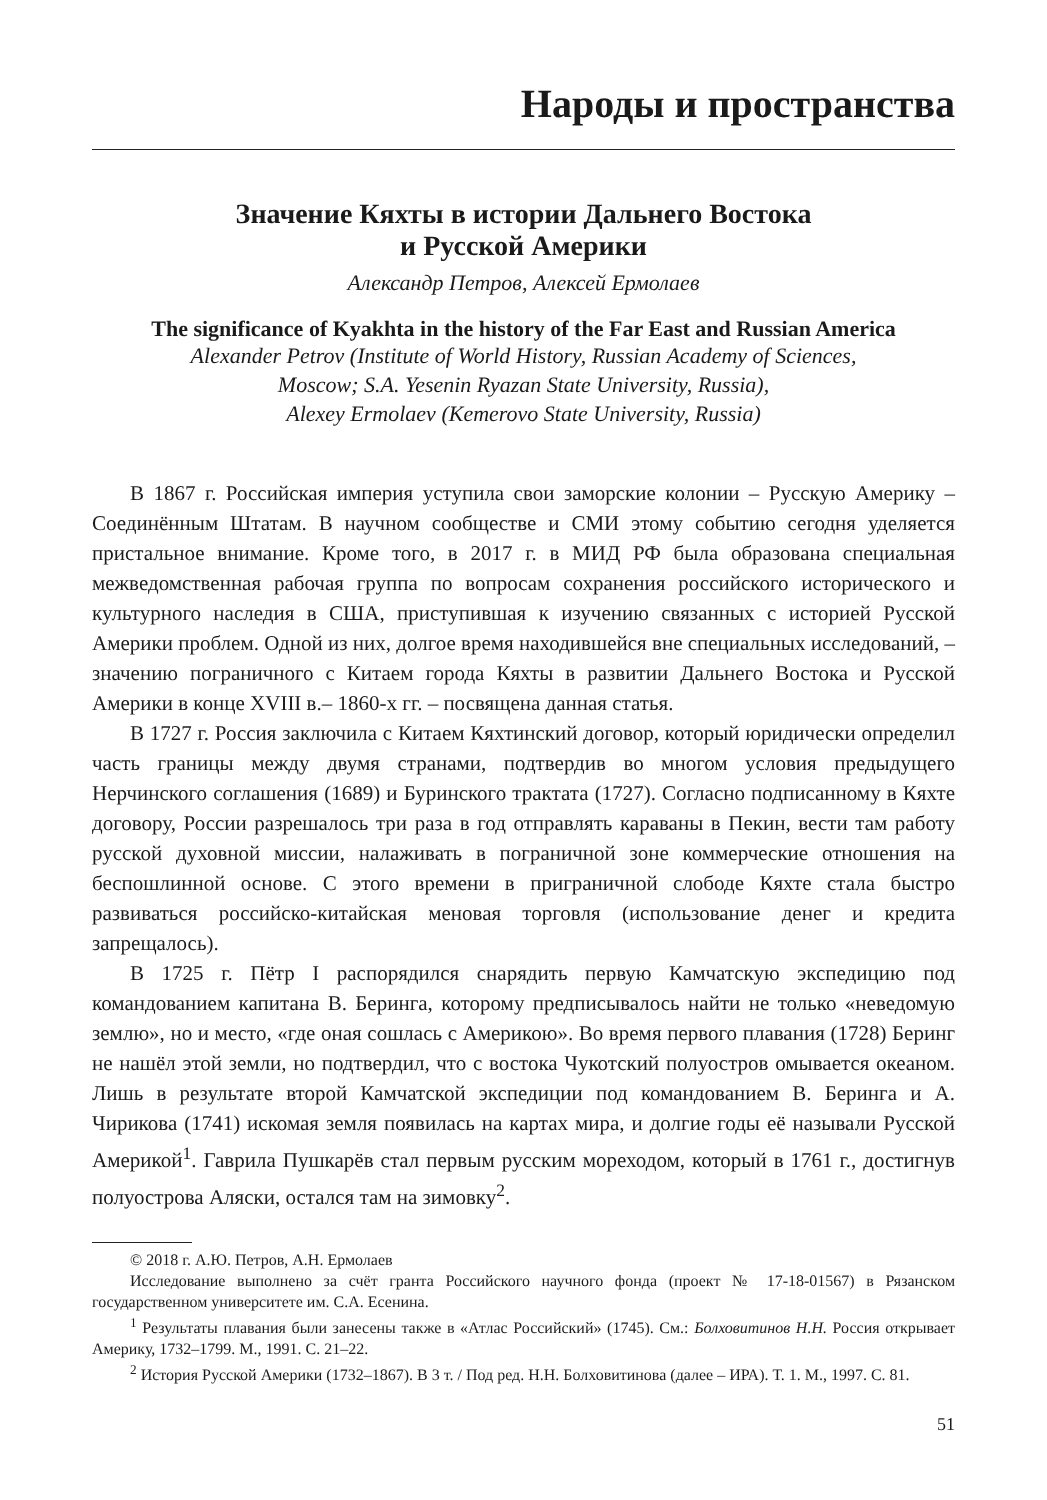Народы и пространства
Значение Кяхты в истории Дальнего Востока
и Русской Америки
Александр Петров, Алексей Ермолаев
The significance of Kyakhta in the history of the Far East and Russian America
Alexander Petrov (Institute of World History, Russian Academy of Sciences,
Moscow; S.A. Yesenin Ryazan State University, Russia),
Alexey Ermolaev (Kemerovo State University, Russia)
В 1867 г. Российская империя уступила свои заморские колонии – Русскую Америку – Соединённым Штатам. В научном сообществе и СМИ этому событию сегодня уделяется пристальное внимание. Кроме того, в 2017 г. в МИД РФ была образована специальная межведомственная рабочая группа по вопросам сохранения российского исторического и культурного наследия в США, приступившая к изучению связанных с историей Русской Америки проблем. Одной из них, долгое время находившейся вне специальных исследований, – значению пограничного с Китаем города Кяхты в развитии Дальнего Востока и Русской Америки в конце XVIII в.– 1860-х гг. – посвящена данная статья.
В 1727 г. Россия заключила с Китаем Кяхтинский договор, который юридически определил часть границы между двумя странами, подтвердив во многом условия предыдущего Нерчинского соглашения (1689) и Буринского трактата (1727). Согласно подписанному в Кяхте договору, России разрешалось три раза в год отправлять караваны в Пекин, вести там работу русской духовной миссии, налаживать в пограничной зоне коммерческие отношения на беспошлинной основе. С этого времени в приграничной слободе Кяхте стала быстро развиваться российско-китайская меновая торговля (использование денег и кредита запрещалось).
В 1725 г. Пётр I распорядился снарядить первую Камчатскую экспедицию под командованием капитана В. Беринга, которому предписывалось найти не только «неведомую землю», но и место, «где оная сошлась с Америкою». Во время первого плавания (1728) Беринг не нашёл этой земли, но подтвердил, что с востока Чукотский полуостров омывается океаном. Лишь в результате второй Камчатской экспедиции под командованием В. Беринга и А. Чирикова (1741) искомая земля появилась на картах мира, и долгие годы её называли Русской Америкой<sup>1</sup>. Гаврила Пушкарёв стал первым русским мореходом, который в 1761 г., достигнув полуострова Аляски, остался там на зимовку<sup>2</sup>.
© 2018 г. А.Ю. Петров, А.Н. Ермолаев
Исследование выполнено за счёт гранта Российского научного фонда (проект № 17-18-01567) в Рязанском государственном университете им. С.А. Есенина.
<sup>1</sup> Результаты плавания были занесены также в «Атлас Российский» (1745). См.: Болховитинов Н.Н. Россия открывает Америку, 1732–1799. М., 1991. С. 21–22.
<sup>2</sup> История Русской Америки (1732–1867). В 3 т. / Под ред. Н.Н. Болховитинова (далее – ИРА). Т. 1. М., 1997. С. 81.
51